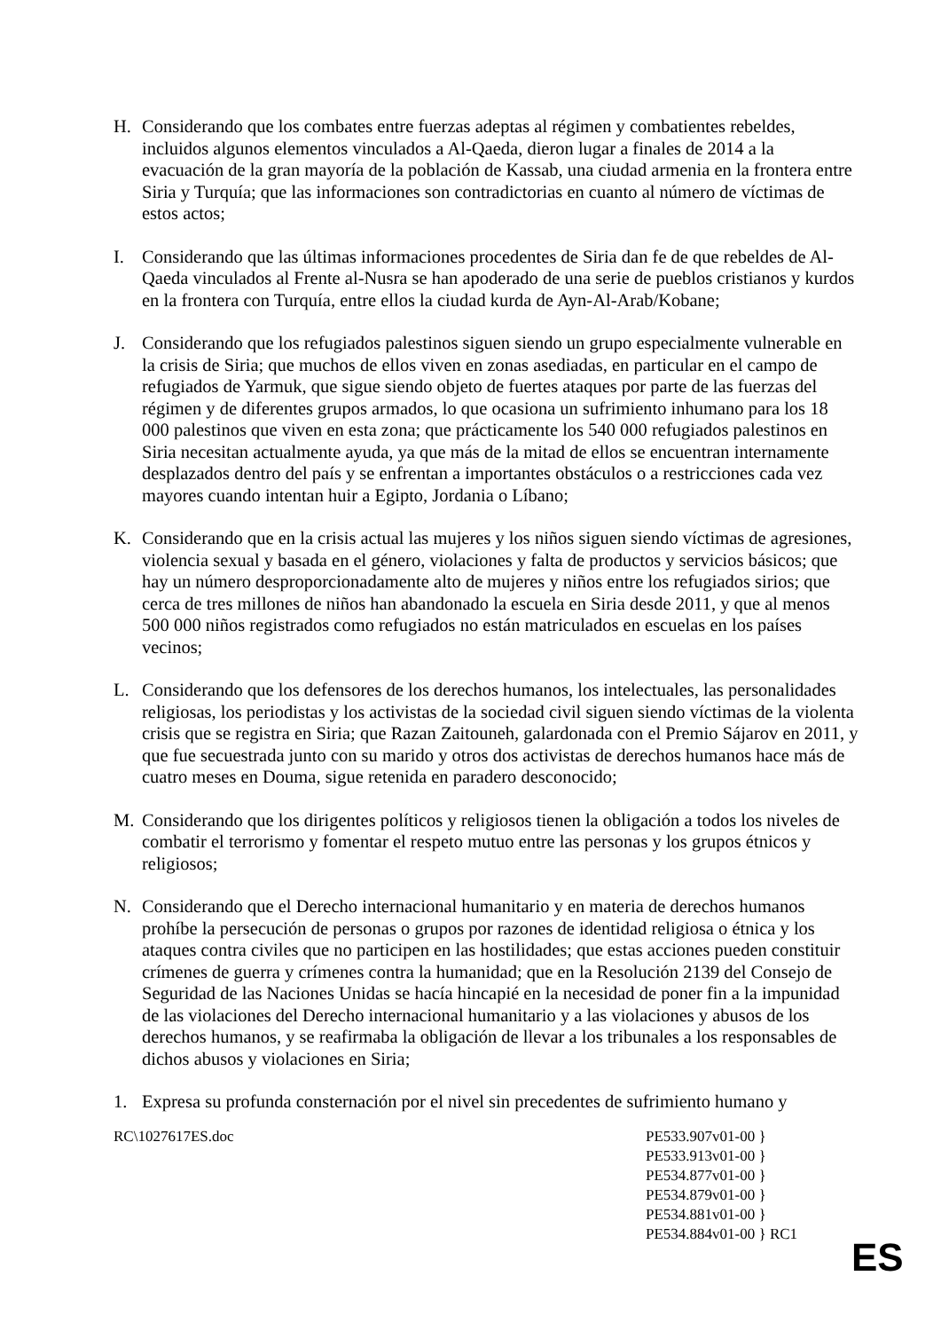H. Considerando que los combates entre fuerzas adeptas al régimen y combatientes rebeldes, incluidos algunos elementos vinculados a Al-Qaeda, dieron lugar a finales de 2014 a la evacuación de la gran mayoría de la población de Kassab, una ciudad armenia en la frontera entre Siria y Turquía; que las informaciones son contradictorias en cuanto al número de víctimas de estos actos;
I. Considerando que las últimas informaciones procedentes de Siria dan fe de que rebeldes de Al-Qaeda vinculados al Frente al-Nusra se han apoderado de una serie de pueblos cristianos y kurdos en la frontera con Turquía, entre ellos la ciudad kurda de Ayn-Al-Arab/Kobane;
J. Considerando que los refugiados palestinos siguen siendo un grupo especialmente vulnerable en la crisis de Siria; que muchos de ellos viven en zonas asediadas, en particular en el campo de refugiados de Yarmuk, que sigue siendo objeto de fuertes ataques por parte de las fuerzas del régimen y de diferentes grupos armados, lo que ocasiona un sufrimiento inhumano para los 18 000 palestinos que viven en esta zona; que prácticamente los 540 000 refugiados palestinos en Siria necesitan actualmente ayuda, ya que más de la mitad de ellos se encuentran internamente desplazados dentro del país y se enfrentan a importantes obstáculos o a restricciones cada vez mayores cuando intentan huir a Egipto, Jordania o Líbano;
K. Considerando que en la crisis actual las mujeres y los niños siguen siendo víctimas de agresiones, violencia sexual y basada en el género, violaciones y falta de productos y servicios básicos; que hay un número desproporcionadamente alto de mujeres y niños entre los refugiados sirios; que cerca de tres millones de niños han abandonado la escuela en Siria desde 2011, y que al menos 500 000 niños registrados como refugiados no están matriculados en escuelas en los países vecinos;
L. Considerando que los defensores de los derechos humanos, los intelectuales, las personalidades religiosas, los periodistas y los activistas de la sociedad civil siguen siendo víctimas de la violenta crisis que se registra en Siria; que Razan Zaitouneh, galardonada con el Premio Sájarov en 2011, y que fue secuestrada junto con su marido y otros dos activistas de derechos humanos hace más de cuatro meses en Douma, sigue retenida en paradero desconocido;
M. Considerando que los dirigentes políticos y religiosos tienen la obligación a todos los niveles de combatir el terrorismo y fomentar el respeto mutuo entre las personas y los grupos étnicos y religiosos;
N. Considerando que el Derecho internacional humanitario y en materia de derechos humanos prohíbe la persecución de personas o grupos por razones de identidad religiosa o étnica y los ataques contra civiles que no participen en las hostilidades; que estas acciones pueden constituir crímenes de guerra y crímenes contra la humanidad; que en la Resolución 2139 del Consejo de Seguridad de las Naciones Unidas se hacía hincapié en la necesidad de poner fin a la impunidad de las violaciones del Derecho internacional humanitario y a las violaciones y abusos de los derechos humanos, y se reafirmaba la obligación de llevar a los tribunales a los responsables de dichos abusos y violaciones en Siria;
1. Expresa su profunda consternación por el nivel sin precedentes de sufrimiento humano y
RC\1027617ES.doc PE533.907v01-00 }
PE533.913v01-00 }
PE534.877v01-00 }
PE534.879v01-00 }
PE534.881v01-00 }
PE534.884v01-00 } RC1
ES